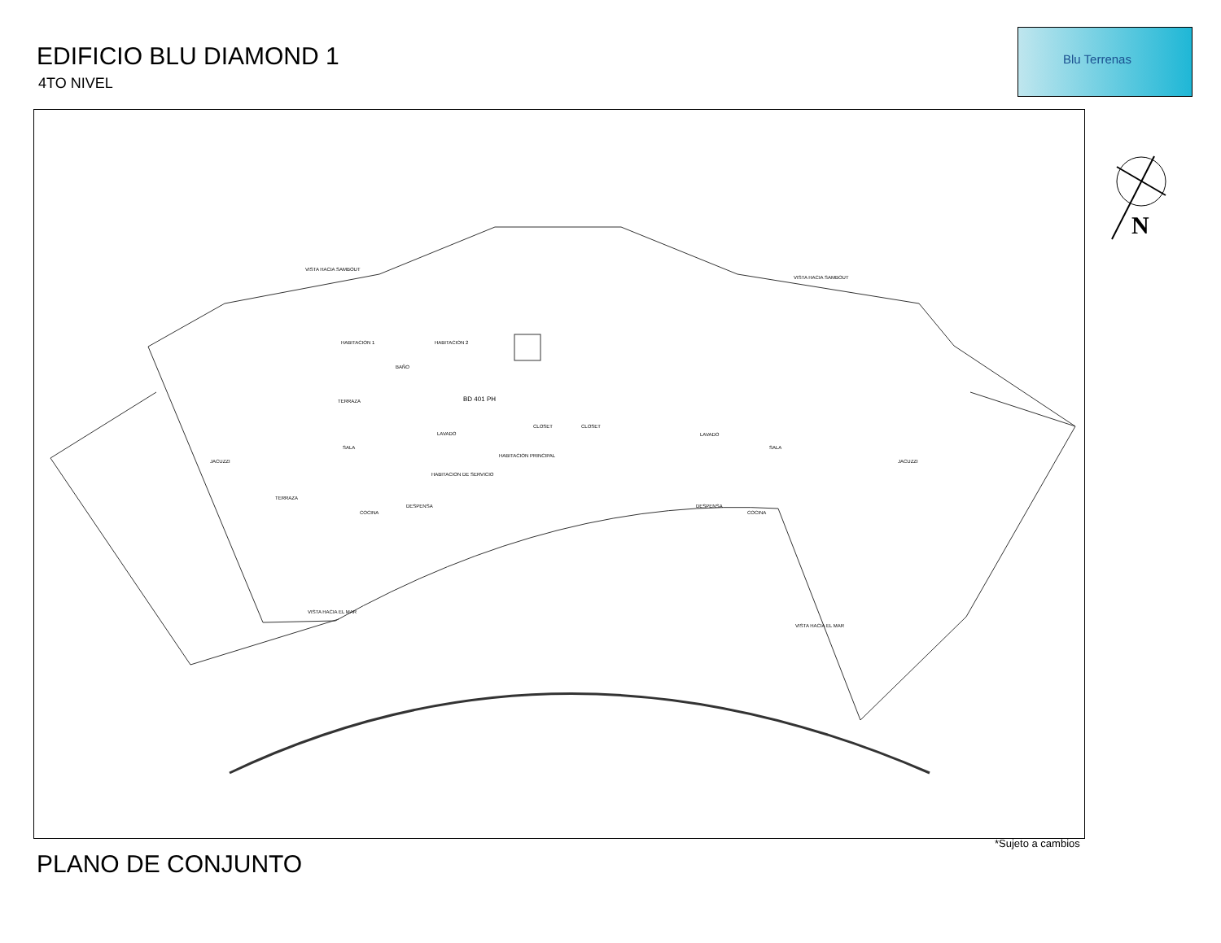EDIFICIO BLU DIAMOND 1
4TO NIVEL
Blu Terrenas
N
VISTA HACIA SAMBOUT
VISTA HACIA SAMBOUT
HABITACION 1 HABITACION 2
BAÑO
TERRAZA BD 401 PH
SALA
LAVADO
HABITACION PRINCIPAL
CLOSET CLOSET
JACUZZI
TERRAZA
COCINA
DESPENSA
HABITACION DE SERVICIO
LAVADO
SALA
JACUZZI
COCINA
DESPENSA
VISTA HACIA EL MAR
VISTA HACIA EL MAR
*Sujeto a cambios
PLANO DE CONJUNTO